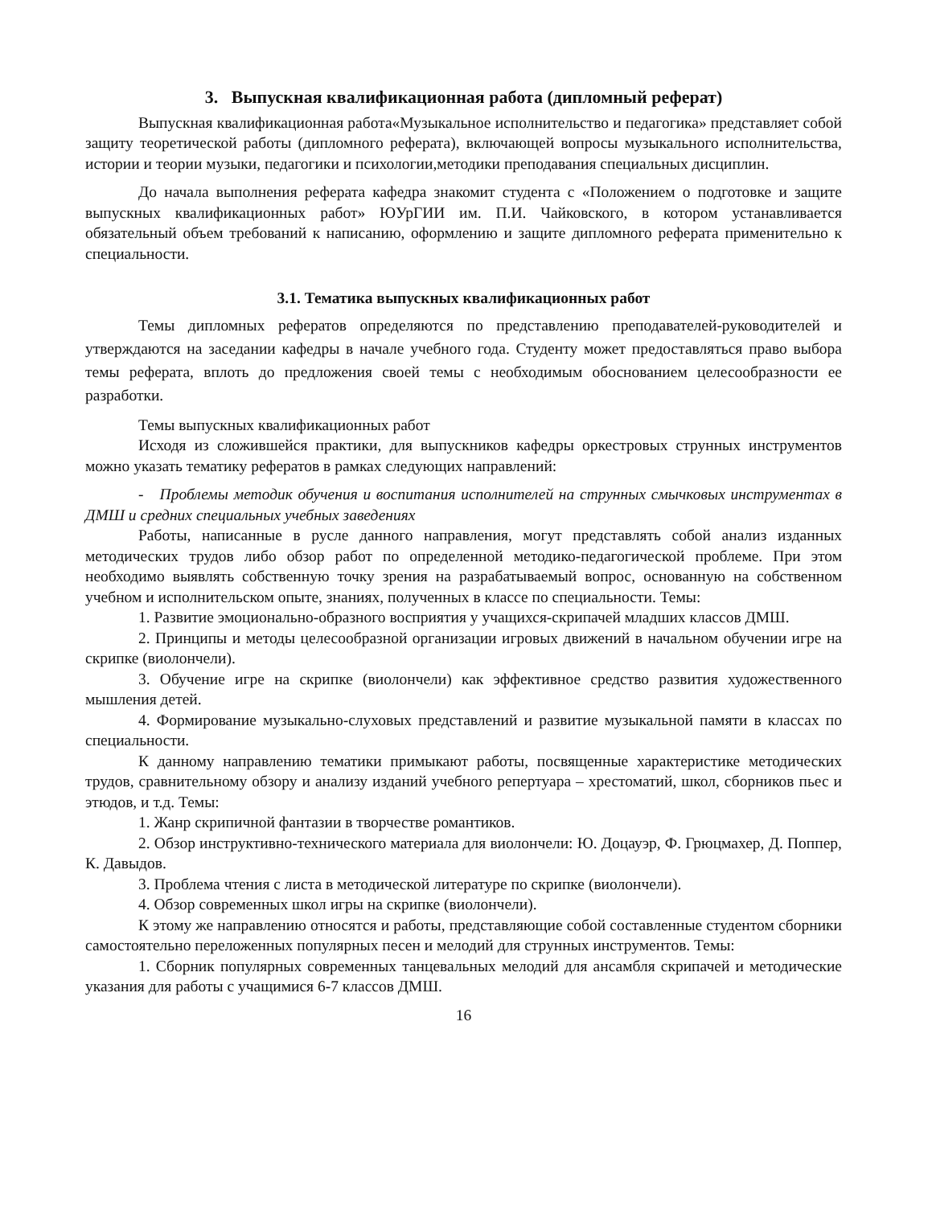3. Выпускная квалификационная работа (дипломный реферат)
Выпускная квалификационная работа«Музыкальное исполнительство и педагогика» представляет собой защиту теоретической работы (дипломного реферата), включающей вопросы музыкального исполнительства, истории и теории музыки, педагогики и психологии,методики преподавания специальных дисциплин.
До начала выполнения реферата кафедра знакомит студента с «Положением о подготовке и защите выпускных квалификационных работ» ЮУрГИИ им. П.И. Чайковского, в котором устанавливается обязательный объем требований к написанию, оформлению и защите дипломного реферата применительно к специальности.
3.1. Тематика выпускных квалификационных работ
Темы дипломных рефератов определяются по представлению преподавателей-руководителей и утверждаются на заседании кафедры в начале учебного года. Студенту может предоставляться право выбора темы реферата, вплоть до предложения своей темы с необходимым обоснованием целесообразности ее разработки.
Темы выпускных квалификационных работ
Исходя из сложившейся практики, для выпускников кафедры оркестровых струнных инструментов можно указать тематику рефератов в рамках следующих направлений:
- Проблемы методик обучения и воспитания исполнителей на струнных смычковых инструментах в ДМШ и средних специальных учебных заведениях
Работы, написанные в русле данного направления, могут представлять собой анализ изданных методических трудов либо обзор работ по определенной методико-педагогической проблеме. При этом необходимо выявлять собственную точку зрения на разрабатываемый вопрос, основанную на собственном учебном и исполнительском опыте, знаниях, полученных в классе по специальности. Темы:
1. Развитие эмоционально-образного восприятия у учащихся-скрипачей младших классов ДМШ.
2. Принципы и методы целесообразной организации игровых движений в начальном обучении игре на скрипке (виолончели).
3. Обучение игре на скрипке (виолончели) как эффективное средство развития художественного мышления детей.
4. Формирование музыкально-слуховых представлений и развитие музыкальной памяти в классах по специальности.
К данному направлению тематики примыкают работы, посвященные характеристике методических трудов, сравнительному обзору и анализу изданий учебного репертуара – хрестоматий, школ, сборников пьес и этюдов, и т.д. Темы:
1. Жанр скрипичной фантазии в творчестве романтиков.
2. Обзор инструктивно-технического материала для виолончели: Ю. Доцауэр, Ф. Грюцмахер, Д. Поппер, К. Давыдов.
3. Проблема чтения с листа в методической литературе по скрипке (виолончели).
4. Обзор современных школ игры на скрипке (виолончели).
К этому же направлению относятся и работы, представляющие собой составленные студентом сборники самостоятельно переложенных популярных песен и мелодий для струнных инструментов. Темы:
1. Сборник популярных современных танцевальных мелодий для ансамбля скрипачей и методические указания для работы с учащимися 6-7 классов ДМШ.
16